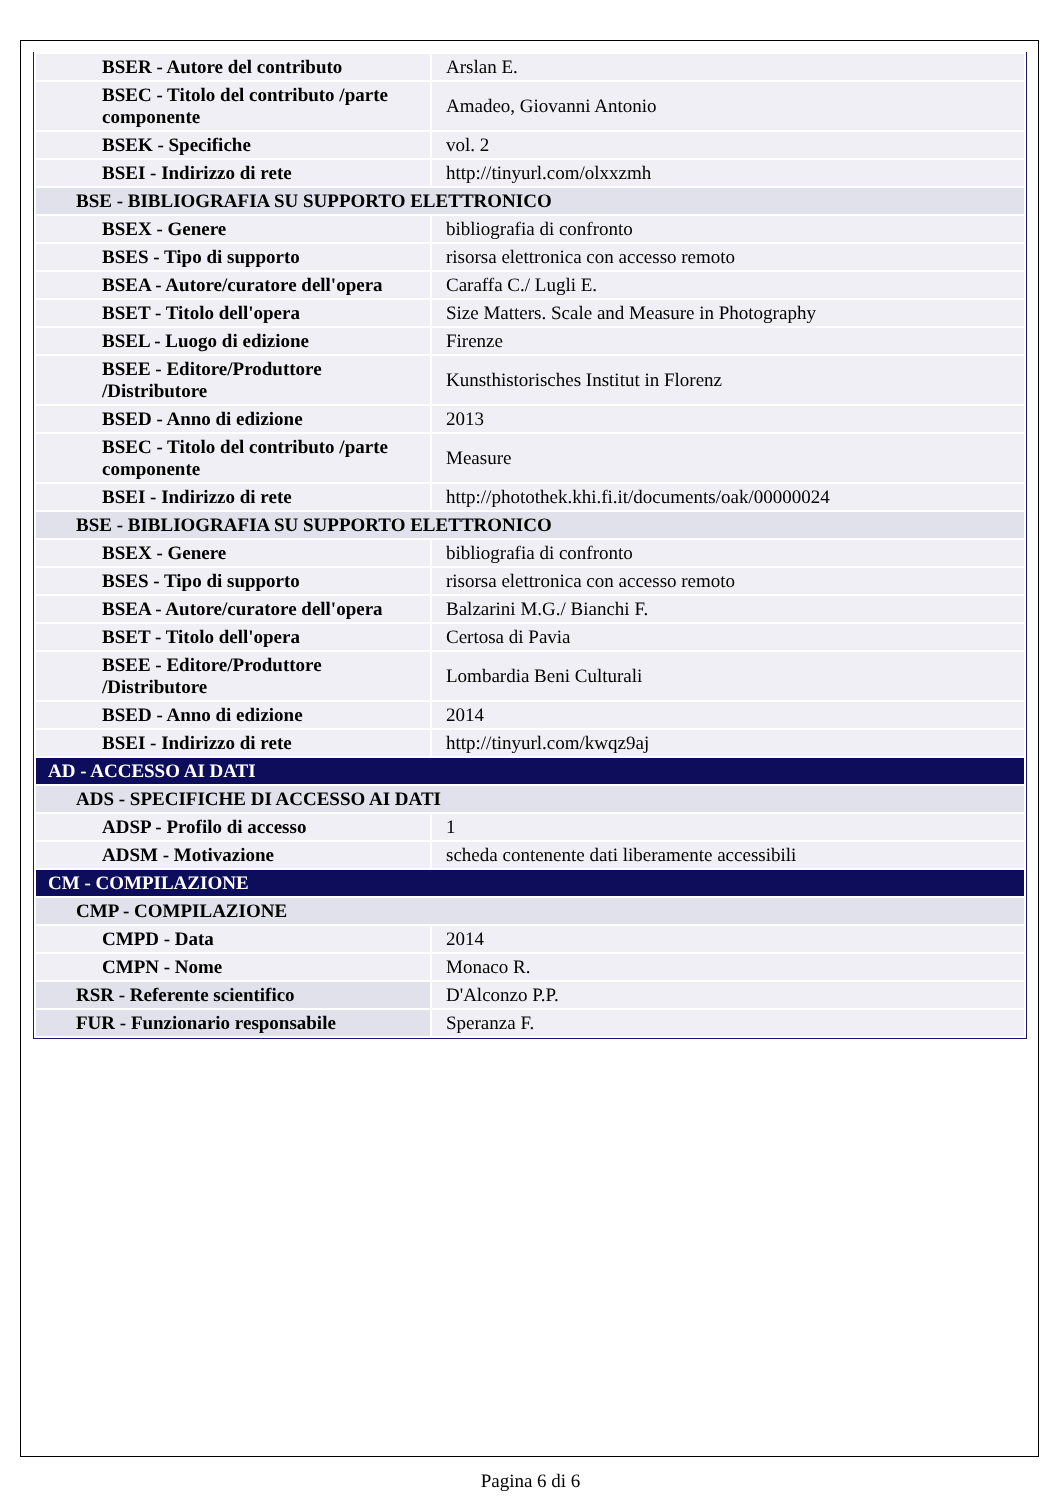| BSER - Autore del contributo | Arslan E. |
| BSEC - Titolo del contributo /parte componente | Amadeo, Giovanni Antonio |
| BSEK - Specifiche | vol. 2 |
| BSEI - Indirizzo di rete | http://tinyurl.com/olxxzmh |
| BSE - BIBLIOGRAFIA SU SUPPORTO ELETTRONICO | |
| BSEX - Genere | bibliografia di confronto |
| BSES - Tipo di supporto | risorsa elettronica con accesso remoto |
| BSEA - Autore/curatore dell'opera | Caraffa C./ Lugli E. |
| BSET - Titolo dell'opera | Size Matters. Scale and Measure in Photography |
| BSEL - Luogo di edizione | Firenze |
| BSEE - Editore/Produttore /Distributore | Kunsthistorisches Institut in Florenz |
| BSED - Anno di edizione | 2013 |
| BSEC - Titolo del contributo /parte componente | Measure |
| BSEI - Indirizzo di rete | http://photothek.khi.fi.it/documents/oak/00000024 |
| BSE - BIBLIOGRAFIA SU SUPPORTO ELETTRONICO | |
| BSEX - Genere | bibliografia di confronto |
| BSES - Tipo di supporto | risorsa elettronica con accesso remoto |
| BSEA - Autore/curatore dell'opera | Balzarini M.G./ Bianchi F. |
| BSET - Titolo dell'opera | Certosa di Pavia |
| BSEE - Editore/Produttore /Distributore | Lombardia Beni Culturali |
| BSED - Anno di edizione | 2014 |
| BSEI - Indirizzo di rete | http://tinyurl.com/kwqz9aj |
| AD - ACCESSO AI DATI | |
| ADS - SPECIFICHE DI ACCESSO AI DATI | |
| ADSP - Profilo di accesso | 1 |
| ADSM - Motivazione | scheda contenente dati liberamente accessibili |
| CM - COMPILAZIONE | |
| CMP - COMPILAZIONE | |
| CMPD - Data | 2014 |
| CMPN - Nome | Monaco R. |
| RSR - Referente scientifico | D'Alconzo P.P. |
| FUR - Funzionario responsabile | Speranza F. |
Pagina 6 di 6